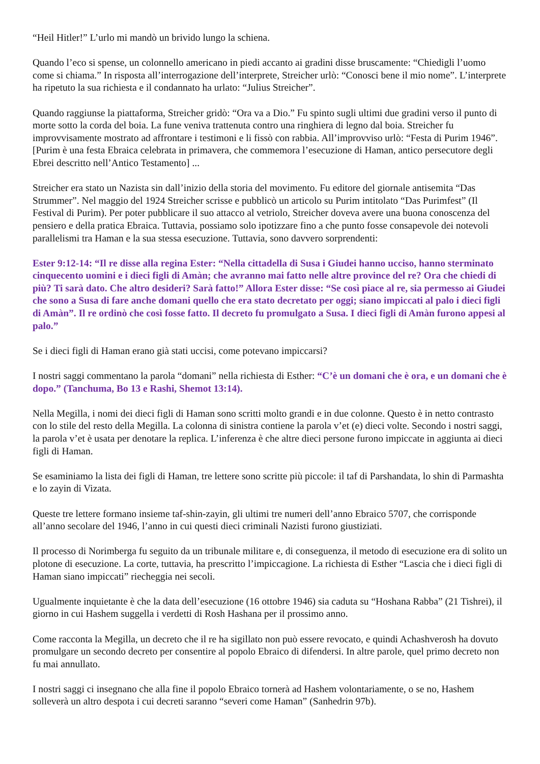“Heil Hitler!” L’urlo mi mandò un brivido lungo la schiena.
Quando l’eco si spense, un colonnello americano in piedi accanto ai gradini disse bruscamente: “Chiedigli l’uomo come si chiama.” In risposta all’interrogazione dell’interprete, Streicher urlò: “Conosci bene il mio nome”. L’interprete ha ripetuto la sua richiesta e il condannato ha urlato: “Julius Streicher”.
Quando raggiunse la piattaforma, Streicher gridò: “Ora va a Dio.” Fu spinto sugli ultimi due gradini verso il punto di morte sotto la corda del boia. La fune veniva trattenuta contro una ringhiera di legno dal boia. Streicher fu improvvisamente mostrato ad affrontare i testimoni e li fissò con rabbia. All’improvviso urlò: “Festa di Purim 1946”. [Purim è una festa Ebraica celebrata in primavera, che commemora l’esecuzione di Haman, antico persecutore degli Ebrei descritto nell’Antico Testamento] ...
Streicher era stato un Nazista sin dall’inizio della storia del movimento. Fu editore del giornale antisemita “Das Strummer”. Nel maggio del 1924 Streicher scrisse e pubblicò un articolo su Purim intitolato “Das Purimfest” (Il Festival di Purim). Per poter pubblicare il suo attacco al vetriolo, Streicher doveva avere una buona conoscenza del pensiero e della pratica Ebraica. Tuttavia, possiamo solo ipotizzare fino a che punto fosse consapevole dei notevoli parallelismi tra Haman e la sua stessa esecuzione. Tuttavia, sono davvero sorprendenti:
Ester 9:12-14: “Il re disse alla regina Ester: “Nella cittadella di Susa i Giudei hanno ucciso, hanno sterminato cinquecento uomini e i dieci figli di Amàn; che avranno mai fatto nelle altre province del re? Ora che chiedi di più? Ti sarà dato. Che altro desideri? Sarà fatto!” Allora Ester disse: “Se così piace al re, sia permesso ai Giudei che sono a Susa di fare anche domani quello che era stato decretato per oggi; siano impiccati al palo i dieci figli di Amàn”. Il re ordinò che così fosse fatto. Il decreto fu promulgato a Susa. I dieci figli di Amàn furono appesi al palo.”
Se i dieci figli di Haman erano già stati uccisi, come potevano impiccarsi?
I nostri saggi commentano la parola “domani” nella richiesta di Esther: “C’è un domani che è ora, e un domani che è dopo.” (Tanchuma, Bo 13 e Rashi, Shemot 13:14).
Nella Megilla, i nomi dei dieci figli di Haman sono scritti molto grandi e in due colonne. Questo è in netto contrasto con lo stile del resto della Megilla. La colonna di sinistra contiene la parola v’et (e) dieci volte. Secondo i nostri saggi, la parola v’et è usata per denotare la replica. L’inferenza è che altre dieci persone furono impiccate in aggiunta ai dieci figli di Haman.
Se esaminiamo la lista dei figli di Haman, tre lettere sono scritte più piccole: il taf di Parshandata, lo shin di Parmashta e lo zayin di Vizata.
Queste tre lettere formano insieme taf-shin-zayin, gli ultimi tre numeri dell’anno Ebraico 5707, che corrisponde all’anno secolare del 1946, l’anno in cui questi dieci criminali Nazisti furono giustiziati.
Il processo di Norimberga fu seguito da un tribunale militare e, di conseguenza, il metodo di esecuzione era di solito un plotone di esecuzione. La corte, tuttavia, ha prescritto l’impiccagione. La richiesta di Esther “Lascia che i dieci figli di Haman siano impiccati” riecheggia nei secoli.
Ugualmente inquietante è che la data dell’esecuzione (16 ottobre 1946) sia caduta su “Hoshana Rabba” (21 Tishrei), il giorno in cui Hashem suggella i verdetti di Rosh Hashana per il prossimo anno.
Come racconta la Megilla, un decreto che il re ha sigillato non può essere revocato, e quindi Achashverosh ha dovuto promulgare un secondo decreto per consentire al popolo Ebraico di difendersi. In altre parole, quel primo decreto non fu mai annullato.
I nostri saggi ci insegnano che alla fine il popolo Ebraico tornerà ad Hashem volontariamente, o se no, Hashem solleverà un altro despota i cui decreti saranno “severi come Haman” (Sanhedrin 97b).